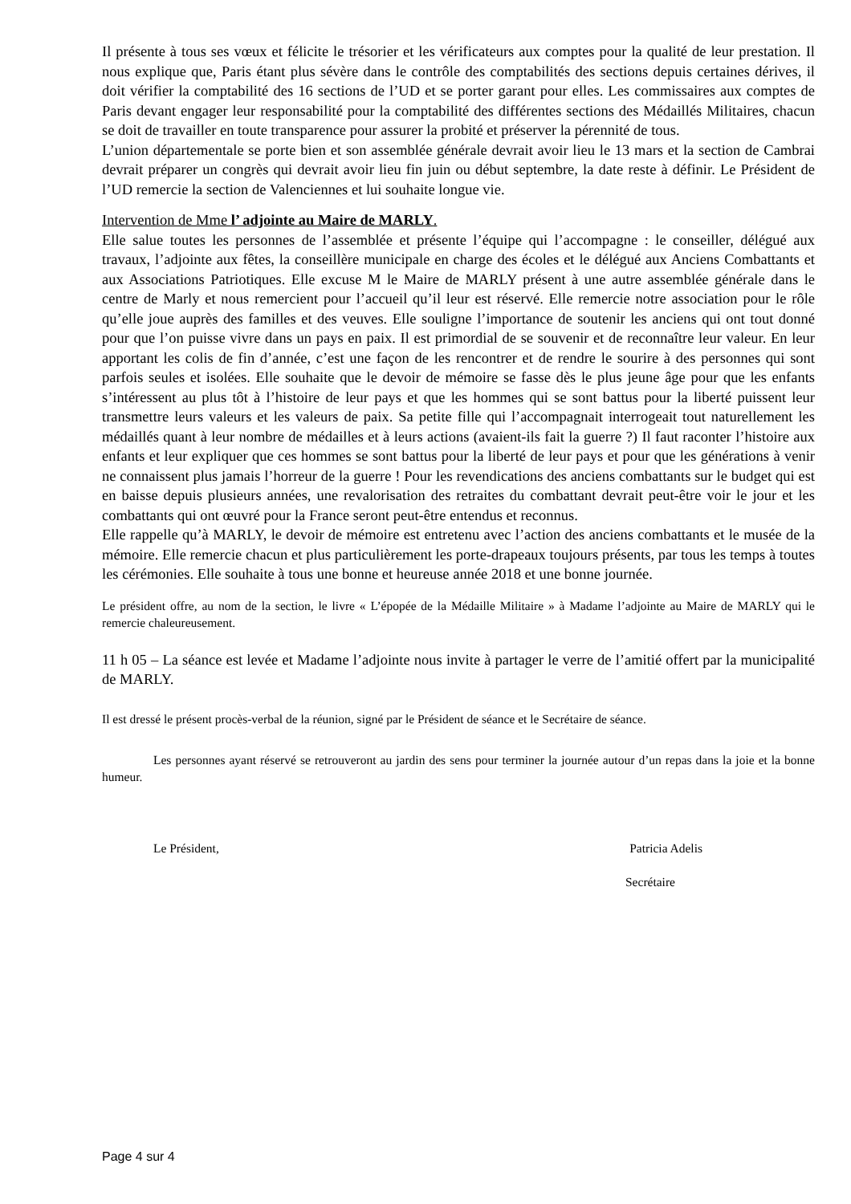Il présente à tous ses vœux et félicite le trésorier et les vérificateurs aux comptes pour la qualité de leur prestation. Il nous explique que, Paris étant plus sévère dans le contrôle des comptabilités des sections depuis certaines dérives, il doit vérifier la comptabilité des 16 sections de l’UD et se porter garant pour elles. Les commissaires aux comptes de Paris devant engager leur responsabilité pour la comptabilité des différentes sections des Médaillés Militaires, chacun se doit de travailler en toute transparence pour assurer la probité et préserver la pérennité de tous.
L’union départementale se porte bien et son assemblée générale devrait avoir lieu le 13 mars et la section de Cambrai devrait préparer un congrès qui devrait avoir lieu fin juin ou début septembre, la date reste à définir. Le Président de l’UD remercie la section de Valenciennes et lui souhaite longue vie.
Intervention de Mme l’ adjointe au Maire de MARLY.
Elle salue toutes les personnes de l’assemblée et présente l’équipe qui l’accompagne : le conseiller, délégué aux travaux, l’adjointe aux fêtes, la conseillère municipale en charge des écoles et le délégué aux Anciens Combattants et aux Associations Patriotiques. Elle excuse M le Maire de MARLY présent à une autre assemblée générale dans le centre de Marly et nous remercient pour l’accueil qu’il leur est réservé. Elle remercie notre association pour le rôle qu’elle joue auprès des familles et des veuves. Elle souligne l’importance de soutenir les anciens qui ont tout donné pour que l’on puisse vivre dans un pays en paix. Il est primordial de se souvenir et de reconnaître leur valeur. En leur apportant les colis de fin d’année, c’est une façon de les rencontrer et de rendre le sourire à des personnes qui sont parfois seules et isolées. Elle souhaite que le devoir de mémoire se fasse dès le plus jeune âge pour que les enfants s’intéressent au plus tôt à l’histoire de leur pays et que les hommes qui se sont battus pour la liberté puissent leur transmettre leurs valeurs et les valeurs de paix. Sa petite fille qui l’accompagnait interrogeait tout naturellement les médaillés quant à leur nombre de médailles et à leurs actions (avaient-ils fait la guerre ?) Il faut raconter l’histoire aux enfants et leur expliquer que ces hommes se sont battus pour la liberté de leur pays et pour que les générations à venir ne connaissent plus jamais l’horreur de la guerre ! Pour les revendications des anciens combattants sur le budget qui est en baisse depuis plusieurs années, une revalorisation des retraites du combattant devrait peut-être voir le jour et les combattants qui ont œuvré pour la France seront peut-être entendus et reconnus.
Elle rappelle qu’à MARLY, le devoir de mémoire est entretenu avec l’action des anciens combattants et le musée de la mémoire. Elle remercie chacun et plus particulièrement les porte-drapeaux toujours présents, par tous les temps à toutes les cérémonies. Elle souhaite à tous une bonne et heureuse année 2018 et une bonne journée.
Le président offre, au nom de la section, le livre « L’épopée de la Médaille Militaire » à Madame l’adjointe au Maire de MARLY qui le remercie chaleureusement.
11 h 05 – La séance est levée et Madame l’adjointe nous invite à partager le verre de l’amitié offert par la municipalité de MARLY.
Il est dressé le présent procès-verbal de la réunion, signé par le Président de séance et le Secrétaire de séance.
Les personnes ayant réservé se retrouveront au jardin des sens pour terminer la journée autour d’un repas dans la joie et la bonne humeur.
Le Président, Patricia Adelis
Secrétaire
Page 4 sur 4